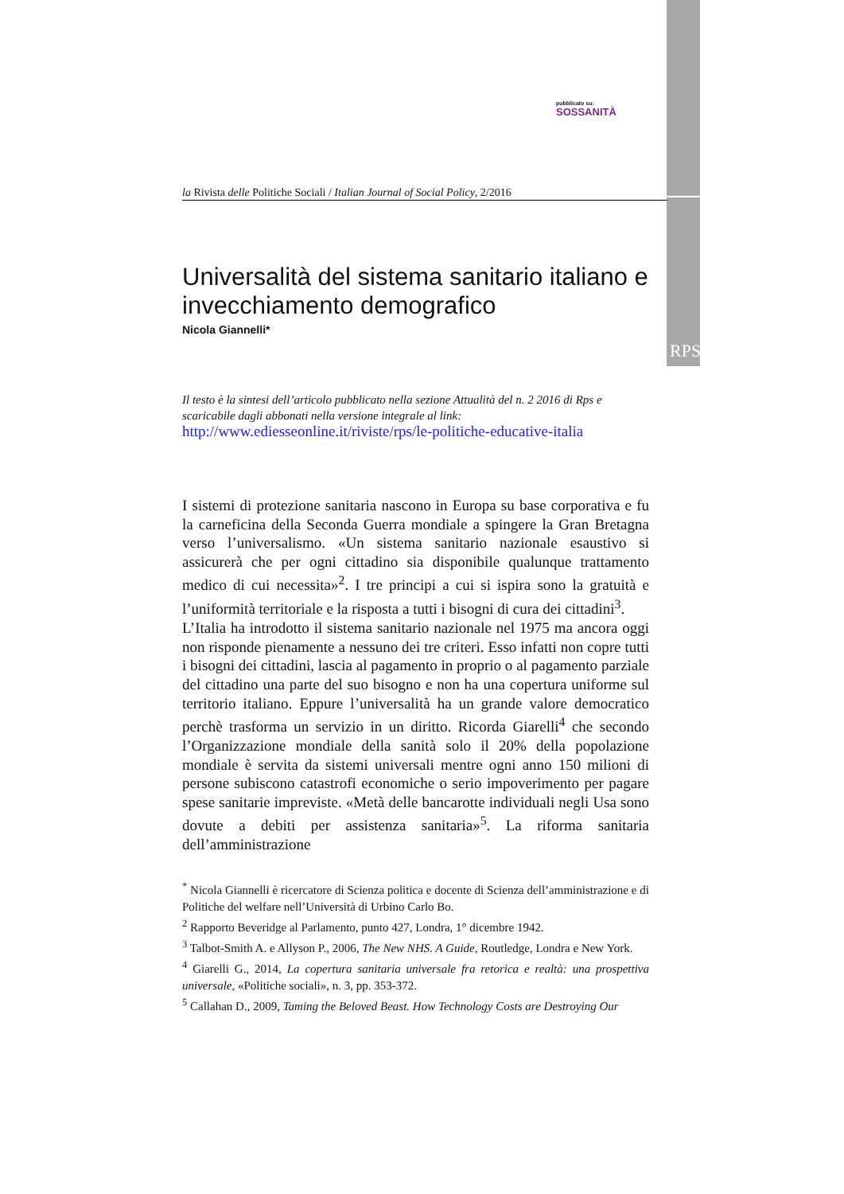RPS
pubblicato su:
SOSSANITÀ
la Rivista delle Politiche Sociali / Italian Journal of Social Policy, 2/2016
Universalità del sistema sanitario italiano e invecchiamento demografico
Nicola Giannelli*
Il testo è la sintesi dell’articolo pubblicato nella sezione Attualità del n. 2 2016 di Rps e scaricabile dagli abbonati nella versione integrale al link:
http://www.ediesseonline.it/riviste/rps/le-politiche-educative-italia
I sistemi di protezione sanitaria nascono in Europa su base corporativa e fu la carneficina della Seconda Guerra mondiale a spingere la Gran Bretagna verso l’universalismo. «Un sistema sanitario nazionale esaustivo si assicurerà che per ogni cittadino sia disponibile qualunque trattamento medico di cui necessita»<sup>2</sup>. I tre principi a cui si ispira sono la gratuità e l’uniformità territoriale e la risposta a tutti i bisogni di cura dei cittadini<sup>3</sup>.
L’Italia ha introdotto il sistema sanitario nazionale nel 1975 ma ancora oggi non risponde pienamente a nessuno dei tre criteri. Esso infatti non copre tutti i bisogni dei cittadini, lascia al pagamento in proprio o al pagamento parziale del cittadino una parte del suo bisogno e non ha una copertura uniforme sul territorio italiano. Eppure l’universalità ha un grande valore democratico perchè trasforma un servizio in un diritto. Ricorda Giarelli<sup>4</sup> che secondo l’Organizzazione mondiale della sanità solo il 20% della popolazione mondiale è servita da sistemi universali mentre ogni anno 150 milioni di persone subiscono catastrofi economiche o serio impoverimento per pagare spese sanitarie impreviste. «Metà delle bancarotte individuali negli Usa sono dovute a debiti per assistenza sanitaria»<sup>5</sup>. La riforma sanitaria dell’amministrazione
<sup>*</sup> Nicola Giannelli è ricercatore di Scienza politica e docente di Scienza dell’amministrazione e di Politiche del welfare nell’Università di Urbino Carlo Bo.
<sup>2</sup> Rapporto Beveridge al Parlamento, punto 427, Londra, 1° dicembre 1942.
<sup>3</sup> Talbot-Smith A. e Allyson P., 2006, The New NHS. A Guide, Routledge, Londra e New York.
<sup>4</sup> Giarelli G., 2014, La copertura sanitaria universale fra retorica e realtà: una prospettiva universale, «Politiche sociali», n. 3, pp. 353-372.
<sup>5</sup> Callahan D., 2009, Taming the Beloved Beast. How Technology Costs are Destroying Our